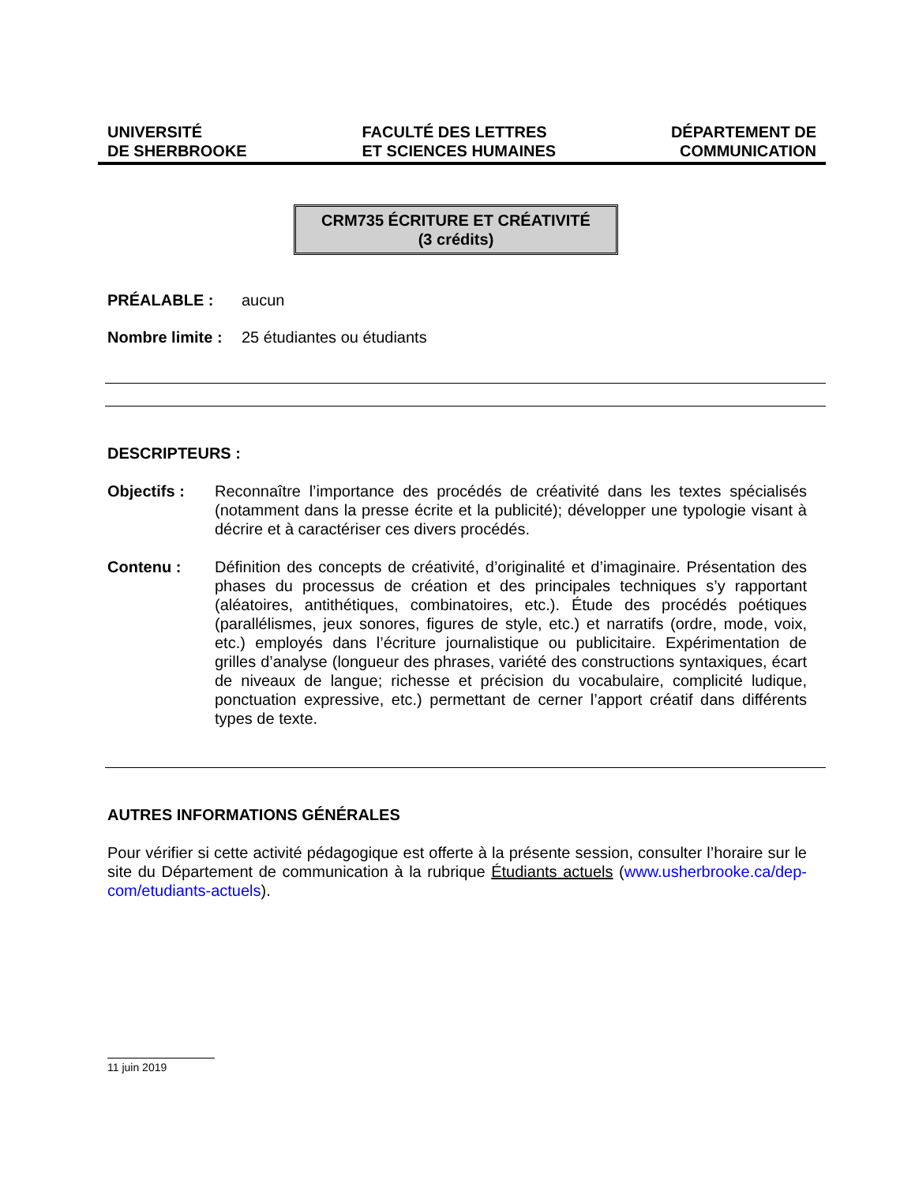UNIVERSITÉ
DE SHERBROOKE
FACULTÉ DES LETTRES
ET SCIENCES HUMAINES
DÉPARTEMENT DE
COMMUNICATION
CRM735 ÉCRITURE ET CRÉATIVITÉ
(3 crédits)
PRÉALABLE : aucun
Nombre limite : 25 étudiantes ou étudiants
DESCRIPTEURS :
Objectifs : Reconnaître l’importance des procédés de créativité dans les textes spécialisés (notamment dans la presse écrite et la publicité); développer une typologie visant à décrire et à caractériser ces divers procédés.
Contenu : Définition des concepts de créativité, d’originalité et d’imaginaire. Présentation des phases du processus de création et des principales techniques s’y rapportant (aléatoires, antithétiques, combinatoires, etc.). Étude des procédés poétiques (parallélismes, jeux sonores, figures de style, etc.) et narratifs (ordre, mode, voix, etc.) employés dans l’écriture journalistique ou publicitaire. Expérimentation de grilles d’analyse (longueur des phrases, variété des constructions syntaxiques, écart de niveaux de langue; richesse et précision du vocabulaire, complicité ludique, ponctuation expressive, etc.) permettant de cerner l’apport créatif dans différents types de texte.
AUTRES INFORMATIONS GÉNÉRALES
Pour vérifier si cette activité pédagogique est offerte à la présente session, consulter l’horaire sur le site du Département de communication à la rubrique Étudiants actuels (www.usherbrooke.ca/dep-com/etudiants-actuels).
11 juin 2019